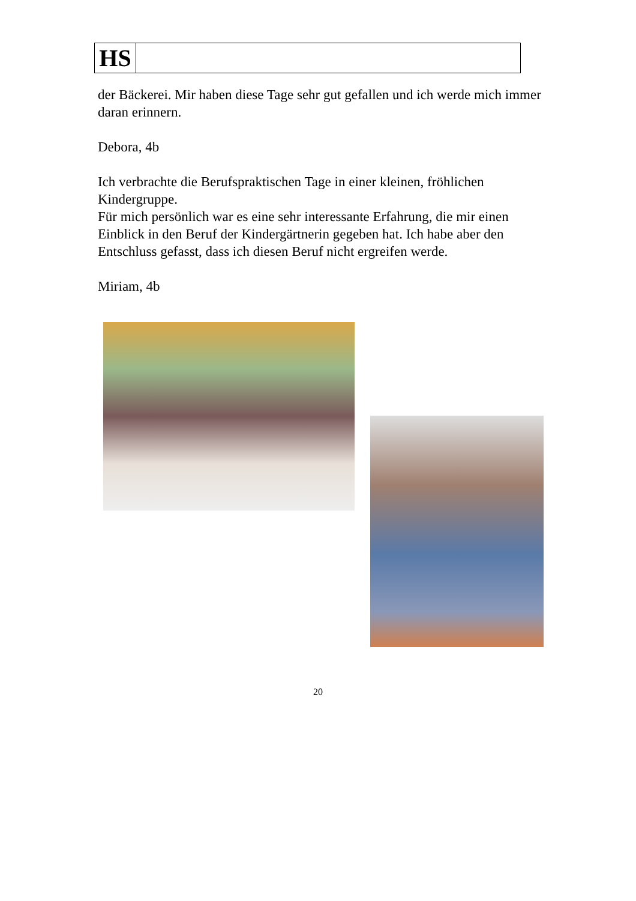HS
der Bäckerei. Mir haben diese Tage sehr gut gefallen und ich werde mich immer daran erinnern.
Debora, 4b
Ich verbrachte die Berufspraktischen Tage in einer kleinen, fröhlichen Kindergruppe.
Für mich persönlich war es eine sehr interessante Erfahrung, die mir einen Einblick in den Beruf der Kindergärtnerin gegeben hat. Ich habe aber den Entschluss gefasst, dass ich diesen Beruf nicht ergreifen werde.
Miriam, 4b
20